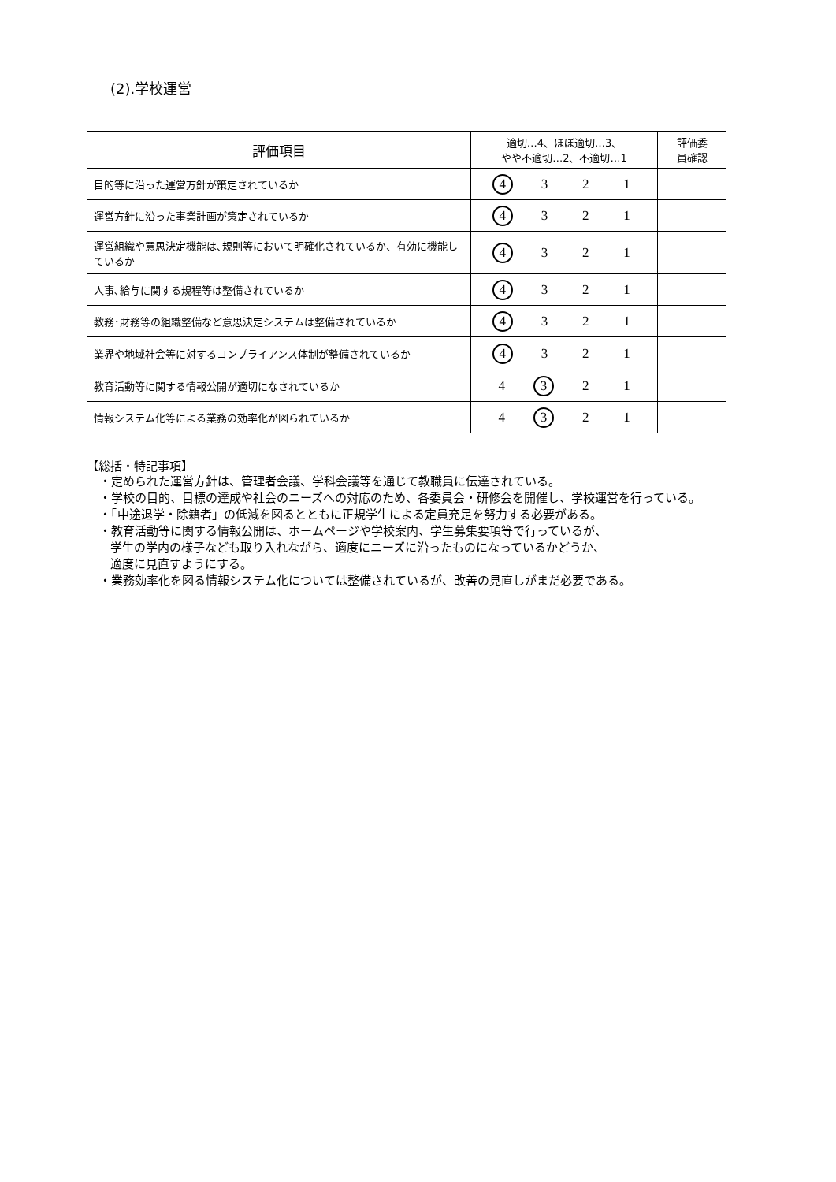(2).学校運営
| 評価項目 | 適切…4、ほぼ適切…3、 やや不適切…2、不適切…1 | 評価委 員確認 |
| --- | --- | --- |
| 目的等に沿った運営方針が策定されているか | 4 3 2 1 | |
| 運営方針に沿った事業計画が策定されているか | 4 3 2 1 | |
| 運営組織や意思決定機能は､規則等において明確化されているか、有効に機能しているか | 4 3 2 1 | |
| 人事､給与に関する規程等は整備されているか | 4 3 2 1 | |
| 教務･財務等の組織整備など意思決定システムは整備されているか | 4 3 2 1 | |
| 業界や地域社会等に対するコンプライアンス体制が整備されているか | 4 3 2 1 | |
| 教育活動等に関する情報公開が適切になされているか | 4 3 2 1 | |
| 情報システム化等による業務の効率化が図られているか | 4 3 2 1 | |
【総括・特記事項】
・定められた運営方針は、管理者会議、学科会議等を通じて教職員に伝達されている。
・学校の目的、目標の達成や社会のニーズへの対応のため、各委員会・研修会を開催し、学校運営を行っている。
・「中途退学・除籍者」の低減を図るとともに正規学生による定員充足を努力する必要がある。
・教育活動等に関する情報公開は、ホームページや学校案内、学生募集要項等で行っているが、
学生の学内の様子なども取り入れながら、適度にニーズに沿ったものになっているかどうか、
適度に見直すようにする。
・業務効率化を図る情報システム化については整備されているが、改善の見直しがまだ必要である。